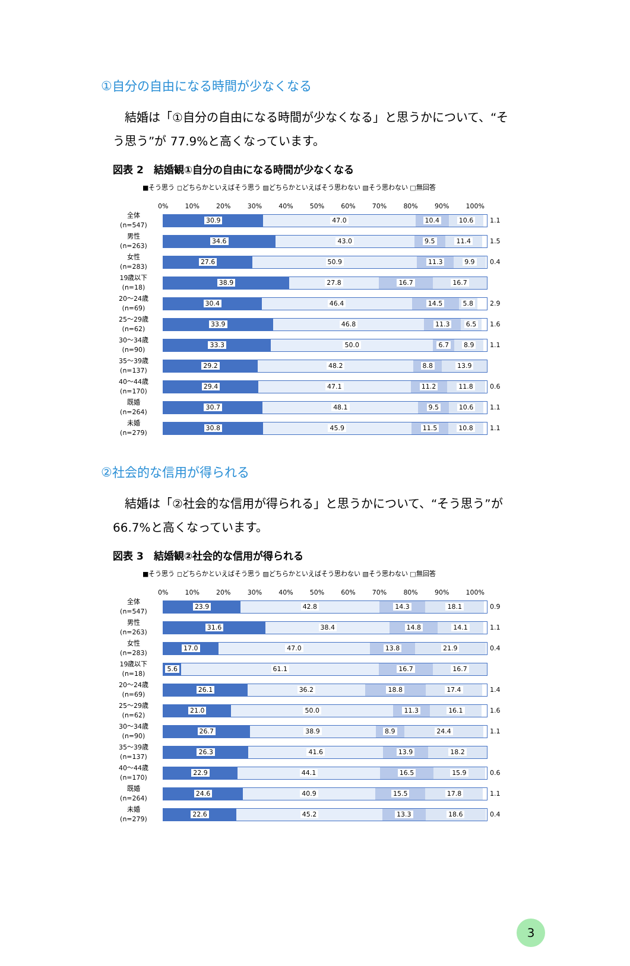①自分の自由になる時間が少なくなる
結婚は「①自分の自由になる時間が少なくなる」と思うかについて、“そう思う”が 77.9%と高くなっています。
図表 2　結婚観①自分の自由になる時間が少なくなる
■そう思う ◻どちらかといえばそう思う ▨どちらかといえばそう思わない ▧そう思わない □無回答
0% 10% 20% 30% 40% 50% 60% 70% 80% 90% 100%
全体
(n=547)
30.9 47.0 10.4 10.6
1.1
男性
(n=263)
34.6 43.0 9.5 11.4
1.5
女性
(n=283)
27.6 50.9 11.3 9.9
0.4
19歳以下
(n=18)
38.9 27.8 16.7 16.7
20～24歳
(n=69)
30.4 46.4 14.5 5.8
2.9
25～29歳
(n=62)
33.9 46.8 11.3 6.5
1.6
30～34歳
(n=90)
33.3 50.0 6.7 8.9
1.1
35～39歳
(n=137)
29.2 48.2 8.8 13.9
40～44歳
(n=170)
29.4 47.1 11.2 11.8
0.6
既婚
(n=264)
30.7 48.1 9.5 10.6
1.1
未婚
(n=279)
30.8 45.9 11.5 10.8
1.1
②社会的な信用が得られる
結婚は「②社会的な信用が得られる」と思うかについて、“そう思う”が 66.7%と高くなっています。
図表 3　結婚観②社会的な信用が得られる
■そう思う ◻どちらかといえばそう思う ▨どちらかといえばそう思わない ▧そう思わない □無回答
0% 10% 20% 30% 40% 50% 60% 70% 80% 90% 100%
全体
(n=547)
23.9 42.8 14.3 18.1
0.9
男性
(n=263)
31.6 38.4 14.8 14.1
1.1
女性
(n=283)
17.0 47.0 13.8 21.9
0.4
19歳以下
(n=18)
5.6 61.1 16.7 16.7
20～24歳
(n=69)
26.1 36.2 18.8 17.4
1.4
25～29歳
(n=62)
21.0 50.0 11.3 16.1
1.6
30～34歳
(n=90)
26.7 38.9 8.9 24.4
1.1
35～39歳
(n=137)
26.3 41.6 13.9 18.2
40～44歳
(n=170)
22.9 44.1 16.5 15.9
0.6
既婚
(n=264)
24.6 40.9 15.5 17.8
1.1
未婚
(n=279)
22.6 45.2 13.3 18.6
0.4
3